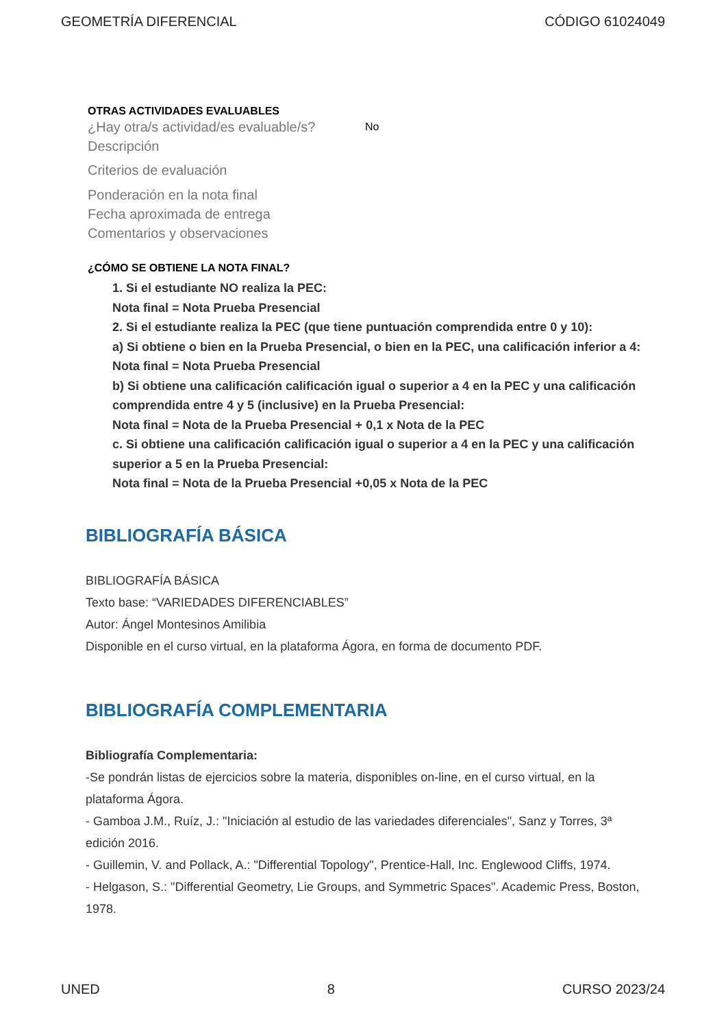GEOMETRÍA DIFERENCIAL CÓDIGO 61024049
OTRAS ACTIVIDADES EVALUABLES
¿Hay otra/s actividad/es evaluable/s? No
Descripción
Criterios de evaluación
Ponderación en la nota final
Fecha aproximada de entrega
Comentarios y observaciones
¿CÓMO SE OBTIENE LA NOTA FINAL?
1. Si el estudiante NO realiza la PEC:
Nota final = Nota Prueba Presencial
2. Si el estudiante realiza la PEC (que tiene puntuación comprendida entre 0 y 10):
a) Si obtiene o bien en la Prueba Presencial, o bien en la PEC, una calificación inferior a 4:
Nota final = Nota Prueba Presencial
b) Si obtiene una calificación calificación igual o superior a 4 en la PEC y una calificación comprendida entre 4 y 5 (inclusive) en la Prueba Presencial:
Nota final = Nota de la Prueba Presencial + 0,1 x Nota de la PEC
c. Si obtiene una calificación calificación igual o superior a 4 en la PEC y una calificación superior a 5 en la Prueba Presencial:
Nota final = Nota de la Prueba Presencial +0,05 x Nota de la PEC
BIBLIOGRAFÍA BÁSICA
BIBLIOGRAFÍA BÁSICA
Texto base: “VARIEDADES DIFERENCIABLES”
Autor: Ángel Montesinos Amilibia
Disponible en el curso virtual, en la plataforma Ágora, en forma de documento PDF.
BIBLIOGRAFÍA COMPLEMENTARIA
Bibliografía Complementaria:
-Se pondrán listas de ejercicios sobre la materia, disponibles on-line, en el curso virtual, en la plataforma Ágora.
- Gamboa J.M., Ruíz, J.: "Iniciación al estudio de las variedades diferenciales", Sanz y Torres, 3ª edición 2016.
- Guillemin, V. and Pollack, A.: "Differential Topology", Prentice-Hall, Inc. Englewood Cliffs, 1974.
- Helgason, S.: "Differential Geometry, Lie Groups, and Symmetric Spaces". Academic Press, Boston, 1978.
UNED 8 CURSO 2023/24